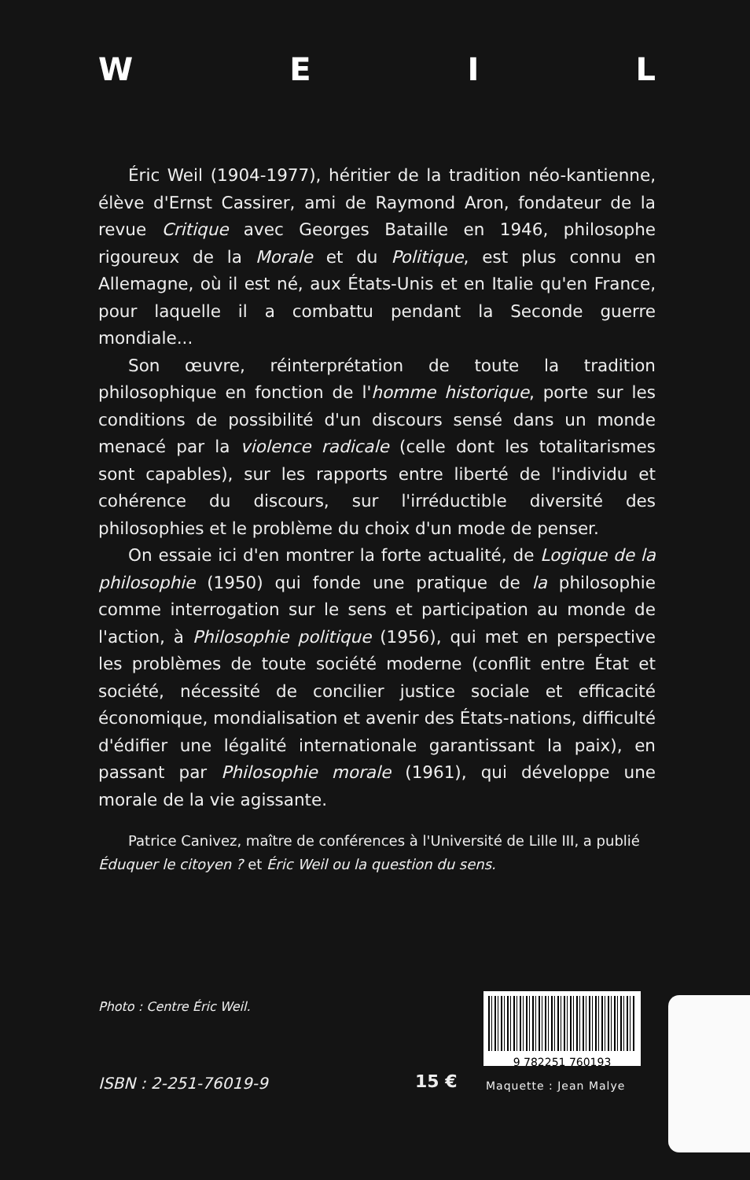WEIL
Éric Weil (1904-1977), héritier de la tradition néo-kantienne, élève d'Ernst Cassirer, ami de Raymond Aron, fondateur de la revue Critique avec Georges Bataille en 1946, philosophe rigoureux de la Morale et du Politique, est plus connu en Allemagne, où il est né, aux États-Unis et en Italie qu'en France, pour laquelle il a combattu pendant la Seconde guerre mondiale...
Son œuvre, réinterprétation de toute la tradition philosophique en fonction de l'homme historique, porte sur les conditions de possibilité d'un discours sensé dans un monde menacé par la violence radicale (celle dont les totalitarismes sont capables), sur les rapports entre liberté de l'individu et cohérence du discours, sur l'irréductible diversité des philosophies et le problème du choix d'un mode de penser.
On essaie ici d'en montrer la forte actualité, de Logique de la philosophie (1950) qui fonde une pratique de la philosophie comme interrogation sur le sens et participation au monde de l'action, à Philosophie politique (1956), qui met en perspective les problèmes de toute société moderne (conflit entre État et société, nécessité de concilier justice sociale et efficacité économique, mondialisation et avenir des États-nations, difficulté d'édifier une légalité internationale garantissant la paix), en passant par Philosophie morale (1961), qui développe une morale de la vie agissante.
Patrice Canivez, maître de conférences à l'Université de Lille III, a publié Éduquer le citoyen ? et Éric Weil ou la question du sens.
Photo : Centre Éric Weil.
9 782251 760193
ISBN : 2-251-76019-9 15 € Maquette : Jean Malye